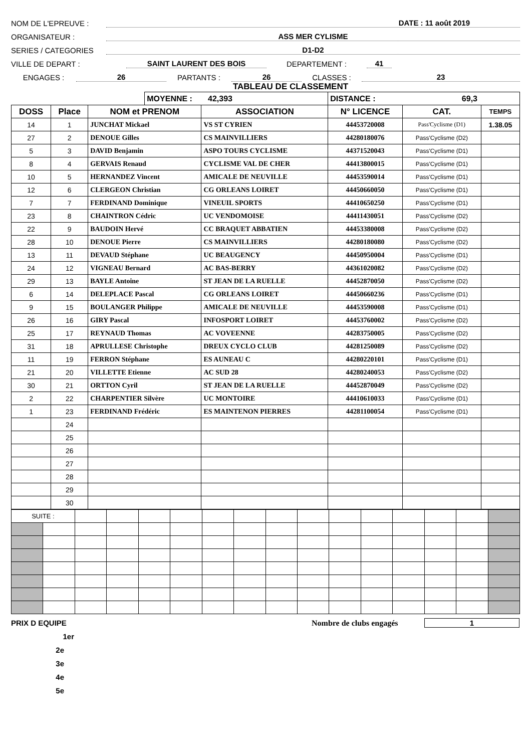NOM DE L'EPREUVE : DATE : 11 août 2019
ORGANISATEUR : ASS MER CYLISME
SERIES / CATEGORIES D1-D2
VILLE DE DEPART : SAINT LAURENT DES BOIS DEPARTEMENT : 41
ENGAGES : 26 PARTANTS : 26 CLASSES : 23
TABLEAU DE CLASSEMENT
| | | | MOYENNE : 42,393 | | DISTANCE : 69,3 | | |
| DOSS | Place | NOM et PRENOM | | ASSOCIATION | N° LICENCE | CAT. | TEMPS |
| 14 | 1 | JUNCHAT Mickael | | VS ST CYRIEN | 44453720008 | Pass'Cyclisme (D1) | 1.38.05 |
| 27 | 2 | DENOUE Gilles | | CS MAINVILLIERS | 44280180076 | Pass'Cyclisme (D2) | |
| 5 | 3 | DAVID Benjamin | | ASPO TOURS CYCLISME | 44371520043 | Pass'Cyclisme (D1) | |
| 8 | 4 | GERVAIS Renaud | | CYCLISME VAL DE CHER | 44413800015 | Pass'Cyclisme (D1) | |
| 10 | 5 | HERNANDEZ Vincent | | AMICALE DE NEUVILLE | 44453590014 | Pass'Cyclisme (D1) | |
| 12 | 6 | CLERGEON Christian | | CG ORLEANS LOIRET | 44450660050 | Pass'Cyclisme (D1) | |
| 7 | 7 | FERDINAND Dominique | | VINEUIL SPORTS | 44410650250 | Pass'Cyclisme (D1) | |
| 23 | 8 | CHAINTRON Cédric | | UC VENDOMOISE | 44411430051 | Pass'Cyclisme (D2) | |
| 22 | 9 | BAUDOIN Hervé | | CC BRAQUET ABBATIEN | 44453380008 | Pass'Cyclisme (D2) | |
| 28 | 10 | DENOUE Pierre | | CS MAINVILLIERS | 44280180080 | Pass'Cyclisme (D2) | |
| 13 | 11 | DEVAUD Stéphane | | UC BEAUGENCY | 44450950004 | Pass'Cyclisme (D1) | |
| 24 | 12 | VIGNEAU Bernard | | AC BAS-BERRY | 44361020082 | Pass'Cyclisme (D2) | |
| 29 | 13 | BAYLE Antoine | | ST JEAN DE LA RUELLE | 44452870050 | Pass'Cyclisme (D2) | |
| 6 | 14 | DELEPLACE Pascal | | CG ORLEANS LOIRET | 44450660236 | Pass'Cyclisme (D1) | |
| 9 | 15 | BOULANGER Philippe | | AMICALE DE NEUVILLE | 44453590008 | Pass'Cyclisme (D1) | |
| 26 | 16 | GIRY Pascal | | INFOSPORT LOIRET | 44453760002 | Pass'Cyclisme (D2) | |
| 25 | 17 | REYNAUD Thomas | | AC VOVEENNE | 44283750005 | Pass'Cyclisme (D2) | |
| 31 | 18 | APRULLESE Christophe | | DREUX CYCLO CLUB | 44281250089 | Pass'Cyclisme (D2) | |
| 11 | 19 | FERRON Stéphane | | ES AUNEAU C | 44280220101 | Pass'Cyclisme (D1) | |
| 21 | 20 | VILLETTE Etienne | | AC SUD 28 | 44280240053 | Pass'Cyclisme (D2) | |
| 30 | 21 | ORTTON Cyril | | ST JEAN DE LA RUELLE | 44452870049 | Pass'Cyclisme (D2) | |
| 2 | 22 | CHARPENTIER Silvère | | UC MONTOIRE | 44410610033 | Pass'Cyclisme (D1) | |
| 1 | 23 | FERDINAND Frédéric | | ES MAINTENON PIERRES | 44281100054 | Pass'Cyclisme (D1) | |
| | 24 | | | | | | |
| | 25 | | | | | | |
| | 26 | | | | | | |
| | 27 | | | | | | |
| | 28 | | | | | | |
| | 29 | | | | | | |
| | 30 | | | | | | |
| SUITE : | | | | | | | | | | | | | | | |
PRIX D EQUIPE Nombre de clubs engagés 1
1er
2e
3e
4e
5e